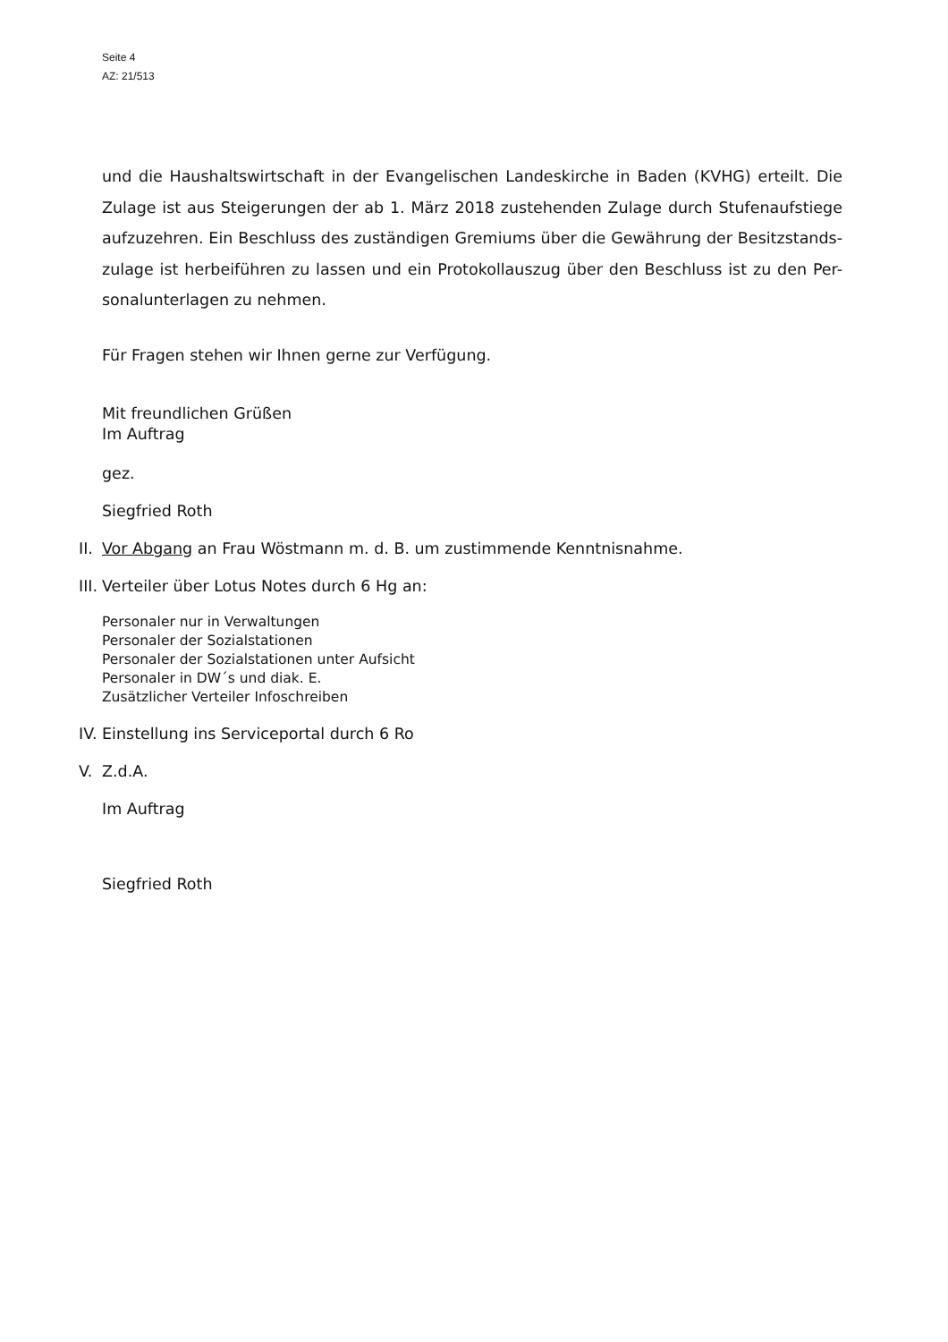Seite 4
AZ: 21/513
und die Haushaltswirtschaft in der Evangelischen Landeskirche in Baden (KVHG) erteilt. Die Zulage ist aus Steigerungen der ab 1. März 2018 zustehenden Zulage durch Stufenaufstiege aufzuzehren. Ein Beschluss des zuständigen Gremiums über die Gewährung der Besitzstands-zulage ist herbeiführen zu lassen und ein Protokollauszug über den Beschluss ist zu den Per-sonalunterlagen zu nehmen.
Für Fragen stehen wir Ihnen gerne zur Verfügung.
Mit freundlichen Grüßen
Im Auftrag
gez.
Siegfried Roth
II. Vor Abgang an Frau Wöstmann m. d. B. um zustimmende Kenntnisnahme.
III. Verteiler über Lotus Notes durch 6 Hg an:
Personaler nur in Verwaltungen
Personaler der Sozialstationen
Personaler der Sozialstationen unter Aufsicht
Personaler in DW´s und diak. E.
Zusätzlicher Verteiler Infoschreiben
IV. Einstellung ins Serviceportal durch 6 Ro
V. Z.d.A.
Im Auftrag
Siegfried Roth